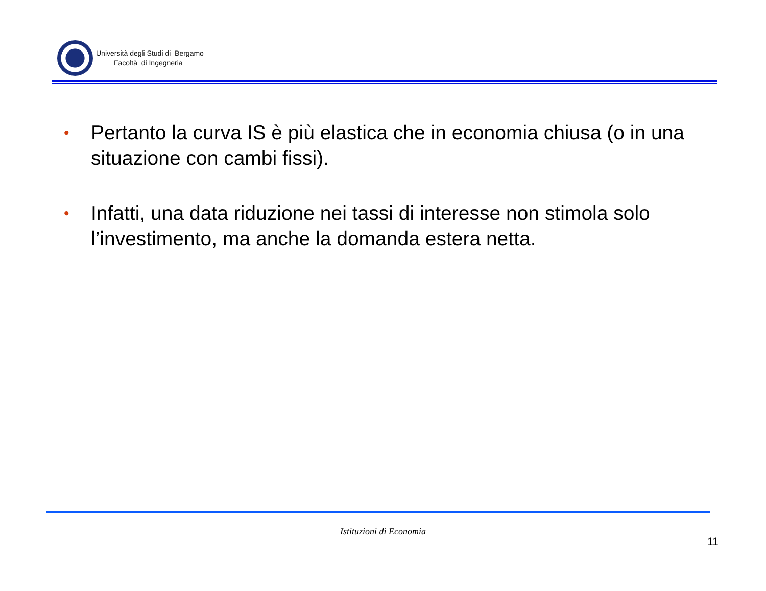Università degli Studi di Bergamo
Facoltà di Ingegneria
• Pertanto la curva IS è più elastica che in economia chiusa (o in una situazione con cambi fissi).
• Infatti, una data riduzione nei tassi di interesse non stimola solo l’investimento, ma anche la domanda estera netta.
Istituzioni di Economia
11